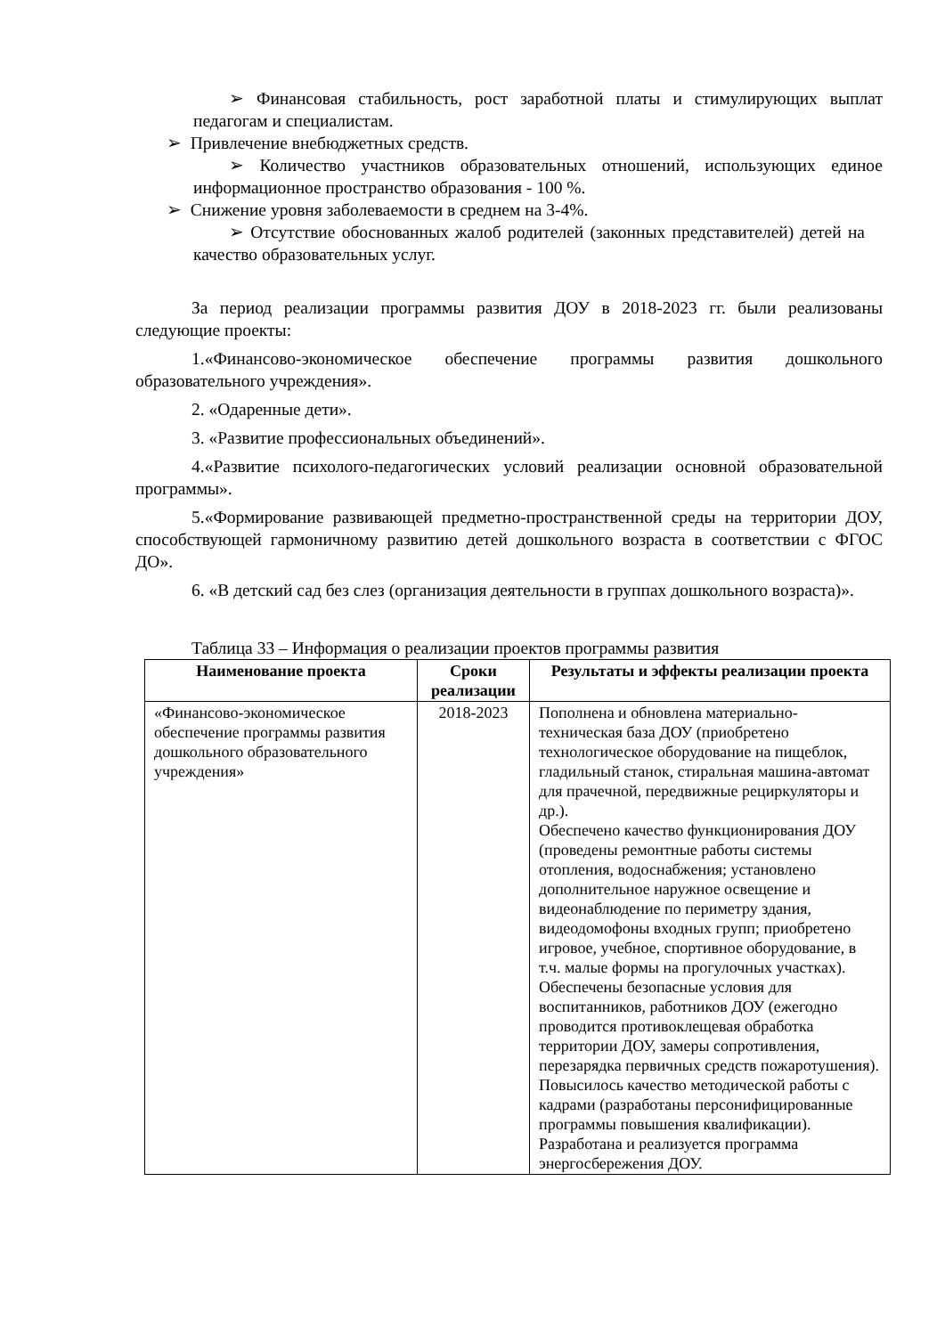➢ Финансовая стабильность, рост заработной платы и стимулирующих выплат педагогам и специалистам.
➢ Привлечение внебюджетных средств.
➢ Количество участников образовательных отношений, использующих единое информационное пространство образования - 100 %.
➢ Снижение уровня заболеваемости в среднем на 3-4%.
➢ Отсутствие обоснованных жалоб родителей (законных представителей) детей на качество образовательных услуг.
За период реализации программы развития ДОУ в 2018-2023 гг. были реализованы следующие проекты:
1.«Финансово-экономическое обеспечение программы развития дошкольного образовательного учреждения».
2. «Одаренные дети».
3. «Развитие профессиональных объединений».
4.«Развитие психолого-педагогических условий реализации основной образовательной программы».
5.«Формирование развивающей предметно-пространственной среды на территории ДОУ, способствующей гармоничному развитию детей дошкольного возраста в соответствии с ФГОС ДО».
6. «В детский сад без слез (организация деятельности в группах дошкольного возраста)».
Таблица 33 – Информация о реализации проектов программы развития
| Наименование проекта | Сроки реализации | Результаты и эффекты реализации проекта |
| --- | --- | --- |
| «Финансово-экономическое обеспечение программы развития дошкольного образовательного учреждения» | 2018-2023 | Пополнена и обновлена материально-техническая база ДОУ (приобретено технологическое оборудование на пищеблок, гладильный станок, стиральная машина-автомат для прачечной, передвижные рециркуляторы и др.). Обеспечено качество функционирования ДОУ (проведены ремонтные работы системы отопления, водоснабжения; установлено дополнительное наружное освещение и видеонаблюдение по периметру здания, видеодомофоны входных групп; приобретено игровое, учебное, спортивное оборудование, в т.ч. малые формы на прогулочных участках). Обеспечены безопасные условия для воспитанников, работников ДОУ (ежегодно проводится противоклещевая обработка территории ДОУ, замеры сопротивления, перезарядка первичных средств пожаротушения). Повысилось качество методической работы с кадрами (разработаны персонифицированные программы повышения квалификации). Разработана и реализуется программа энергосбережения ДОУ. |